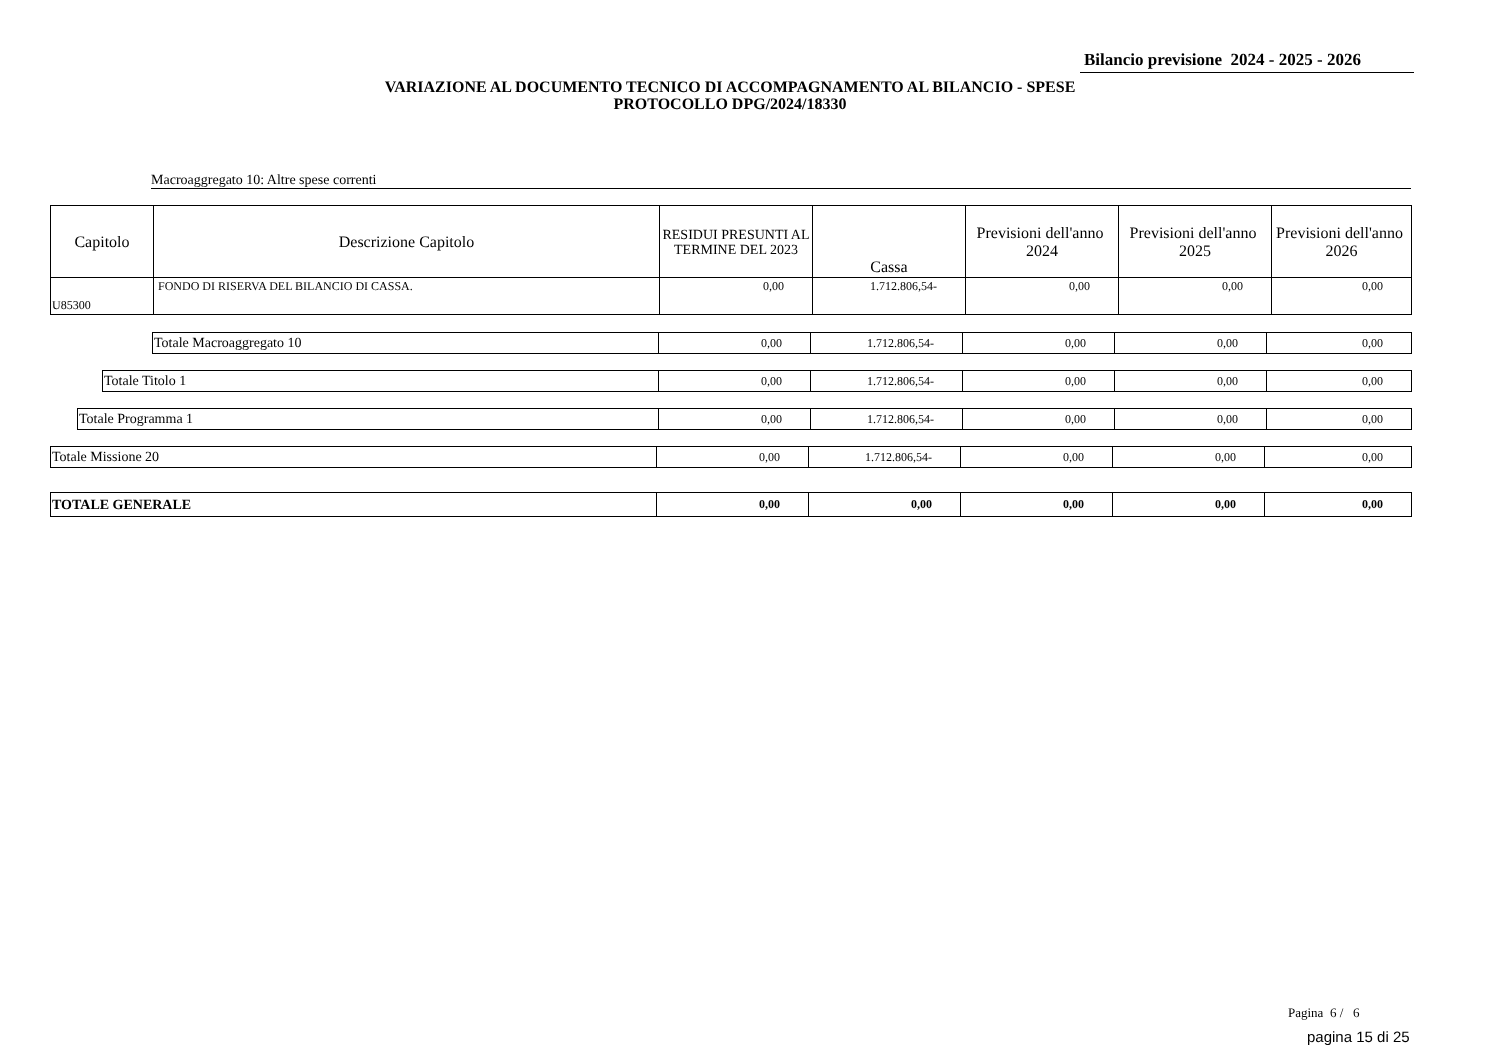Bilancio previsione 2024 - 2025 - 2026
VARIAZIONE AL DOCUMENTO TECNICO DI ACCOMPAGNAMENTO AL BILANCIO - SPESE
PROTOCOLLO DPG/2024/18330
Macroaggregato 10: Altre spese correnti
| Capitolo | Descrizione Capitolo | RESIDUI PRESUNTI AL TERMINE DEL 2023 | Cassa | Previsioni dell'anno 2024 | Previsioni dell'anno 2025 | Previsioni dell'anno 2026 |
| --- | --- | --- | --- | --- | --- | --- |
| U85300 | FONDO DI RISERVA DEL BILANCIO DI CASSA. | 0,00 | 1.712.806,54- | 0,00 | 0,00 | 0,00 |
| | Totale Macroaggregato 10 | 0,00 | 1.712.806,54- | 0,00 | 0,00 | 0,00 |
| | Totale Titolo 1 | 0,00 | 1.712.806,54- | 0,00 | 0,00 | 0,00 |
| | Totale Programma 1 | 0,00 | 1.712.806,54- | 0,00 | 0,00 | 0,00 |
| Totale Missione 20 | 0,00 | 1.712.806,54- | 0,00 | 0,00 | 0,00 |
| TOTALE GENERALE | 0,00 | 0,00 | 0,00 | 0,00 | 0,00 |
Pagina 6 / 6
pagina 15 di 25